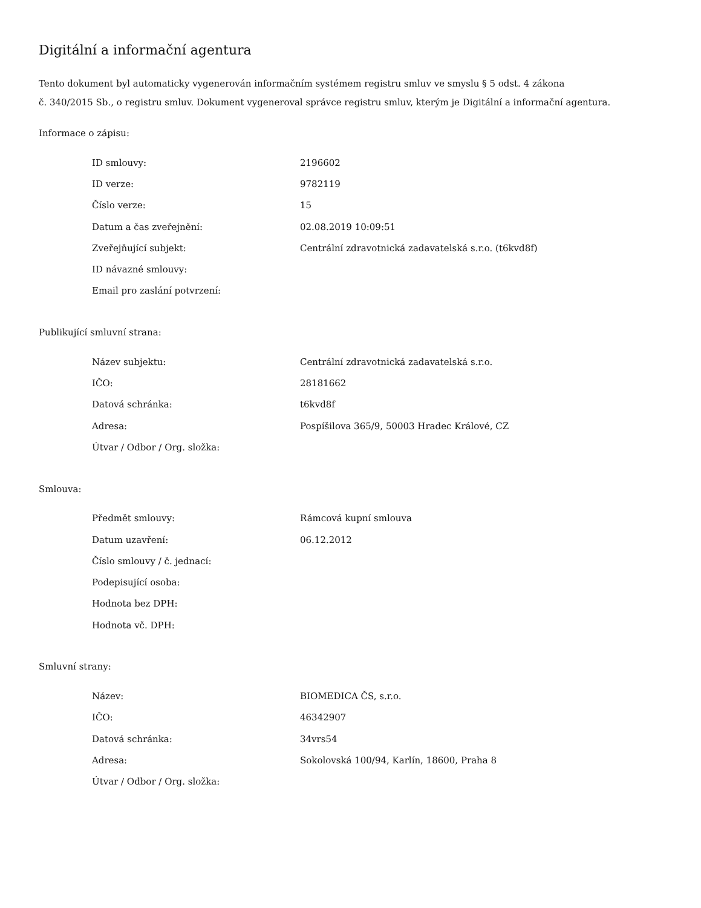Digitální a informační agentura
Tento dokument byl automaticky vygenerován informačním systémem registru smluv ve smyslu § 5 odst. 4 zákona
č. 340/2015 Sb., o registru smluv. Dokument vygeneroval správce registru smluv, kterým je Digitální a informační agentura.
Informace o zápisu:
| ID smlouvy: | 2196602 |
| ID verze: | 9782119 |
| Číslo verze: | 15 |
| Datum a čas zveřejnění: | 02.08.2019 10:09:51 |
| Zveřejňující subjekt: | Centrální zdravotnická zadavatelská s.r.o. (t6kvd8f) |
| ID návazné smlouvy: | |
| Email pro zaslání potvrzení: | |
Publikující smluvní strana:
| Název subjektu: | Centrální zdravotnická zadavatelská s.r.o. |
| IČO: | 28181662 |
| Datová schránka: | t6kvd8f |
| Adresa: | Pospíšilova 365/9, 50003 Hradec Králové, CZ |
| Útvar / Odbor / Org. složka: | |
Smlouva:
| Předmět smlouvy: | Rámcová kupní smlouva |
| Datum uzavření: | 06.12.2012 |
| Číslo smlouvy / č. jednací: | |
| Podepisující osoba: | |
| Hodnota bez DPH: | |
| Hodnota vč. DPH: | |
Smluvní strany:
| Název: | BIOMEDICA ČS, s.r.o. |
| IČO: | 46342907 |
| Datová schránka: | 34vrs54 |
| Adresa: | Sokolovská 100/94, Karlín, 18600, Praha 8 |
| Útvar / Odbor / Org. složka: | |